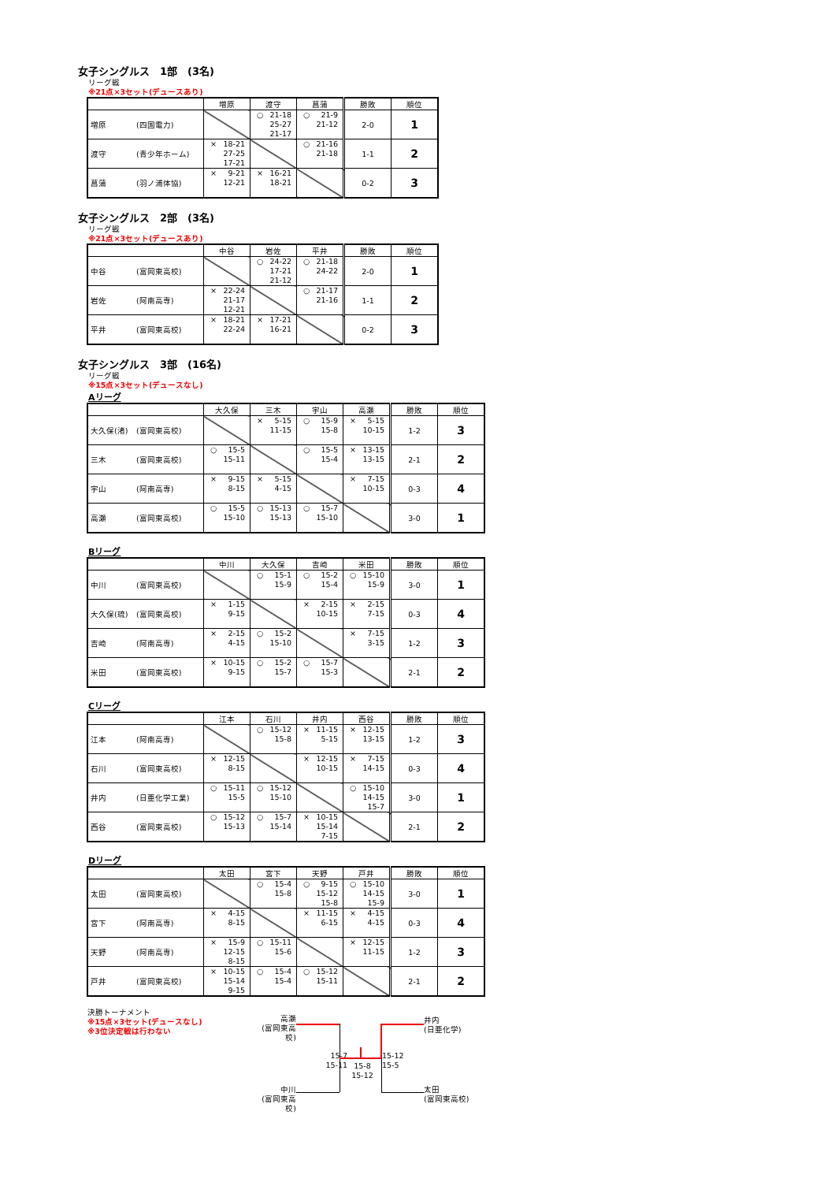女子シングルス　1部　(3名)
リーグ戦
※21点×3セット(デュースあり)
| | 増原 | 渡守 | 菖蒲 | 勝敗 | 順位 |
| --- | --- | --- | --- | --- | --- |
| 増原 (四国電力) | | ○ 21-18 25-27 21-17 | ○ 21-9 21-12 | 2-0 | 1 |
| 渡守 (青少年ホーム) | × 18-21 27-25 17-21 | | ○ 21-16 21-18 | 1-1 | 2 |
| 菖蒲 (羽ノ浦体協) | × 9-21 12-21 | × 16-21 18-21 | | 0-2 | 3 |
女子シングルス　2部　(3名)
リーグ戦
※21点×3セット(デュースあり)
| | 中谷 | 岩佐 | 平井 | 勝敗 | 順位 |
| --- | --- | --- | --- | --- | --- |
| 中谷 (富岡東高校) | | ○ 24-22 17-21 21-12 | ○ 21-18 24-22 | 2-0 | 1 |
| 岩佐 (阿南高専) | × 22-24 21-17 12-21 | | ○ 21-17 21-16 | 1-1 | 2 |
| 平井 (富岡東高校) | × 18-21 22-24 | × 17-21 16-21 | | 0-2 | 3 |
女子シングルス　3部　(16名)
リーグ戦
※15点×3セット(デュースなし)
Aリーグ
| | 大久保 | 三木 | 宇山 | 高瀬 | 勝敗 | 順位 |
| --- | --- | --- | --- | --- | --- | --- |
| 大久保(渚) (富岡東高校) | | × 5-15 11-15 | ○ 15-9 15-8 | × 5-15 10-15 | 1-2 | 3 |
| 三木 (富岡東高校) | ○ 15-5 15-11 | | ○ 15-5 15-4 | × 13-15 13-15 | 2-1 | 2 |
| 宇山 (阿南高専) | × 9-15 8-15 | × 5-15 4-15 | | × 7-15 10-15 | 0-3 | 4 |
| 高瀬 (富岡東高校) | ○ 15-5 15-10 | ○ 15-13 15-13 | ○ 15-7 15-10 | | 3-0 | 1 |
Bリーグ
| | 中川 | 大久保 | 吉崎 | 米田 | 勝敗 | 順位 |
| --- | --- | --- | --- | --- | --- | --- |
| 中川 (富岡東高校) | | ○ 15-1 15-9 | ○ 15-2 15-4 | ○ 15-10 15-9 | 3-0 | 1 |
| 大久保(琉) (富岡東高校) | × 1-15 9-15 | | × 2-15 10-15 | × 2-15 7-15 | 0-3 | 4 |
| 吉崎 (阿南高専) | × 2-15 4-15 | ○ 15-2 15-10 | | × 7-15 3-15 | 1-2 | 3 |
| 米田 (富岡東高校) | × 10-15 9-15 | ○ 15-2 15-7 | ○ 15-7 15-3 | | 2-1 | 2 |
Cリーグ
| | 江本 | 石川 | 井内 | 西谷 | 勝敗 | 順位 |
| --- | --- | --- | --- | --- | --- | --- |
| 江本 (阿南高専) | | ○ 15-12 15-8 | × 11-15 5-15 | × 12-15 13-15 | 1-2 | 3 |
| 石川 (富岡東高校) | × 12-15 8-15 | | × 12-15 10-15 | × 7-15 14-15 | 0-3 | 4 |
| 井内 (日亜化学工業) | ○ 15-11 15-5 | ○ 15-12 15-10 | | ○ 15-10 14-15 15-7 | 3-0 | 1 |
| 西谷 (富岡東高校) | ○ 15-12 15-13 | ○ 15-7 15-14 | × 10-15 15-14 7-15 | | 2-1 | 2 |
Dリーグ
| | 太田 | 宮下 | 天野 | 戸井 | 勝敗 | 順位 |
| --- | --- | --- | --- | --- | --- | --- |
| 太田 (富岡東高校) | | ○ 15-4 15-8 | ○ 9-15 15-12 15-8 | ○ 15-10 14-15 15-9 | 3-0 | 1 |
| 宮下 (阿南高専) | × 4-15 8-15 | | × 11-15 6-15 | × 4-15 4-15 | 0-3 | 4 |
| 天野 (阿南高専) | × 15-9 12-15 8-15 | ○ 15-11 15-6 | | × 12-15 11-15 | 1-2 | 3 |
| 戸井 (富岡東高校) | × 10-15 15-14 9-15 | ○ 15-4 15-4 | ○ 15-12 15-11 | | 2-1 | 2 |
決勝トーナメント
※15点×3セット(デュースなし)
※3位決定戦は行わない
高瀬
(富岡東高校)
井内
(日亜化学)
15-7
15-11
15-8
15-12
15-12
15-5
中川
(富岡東高校)
太田
(富岡東高校)